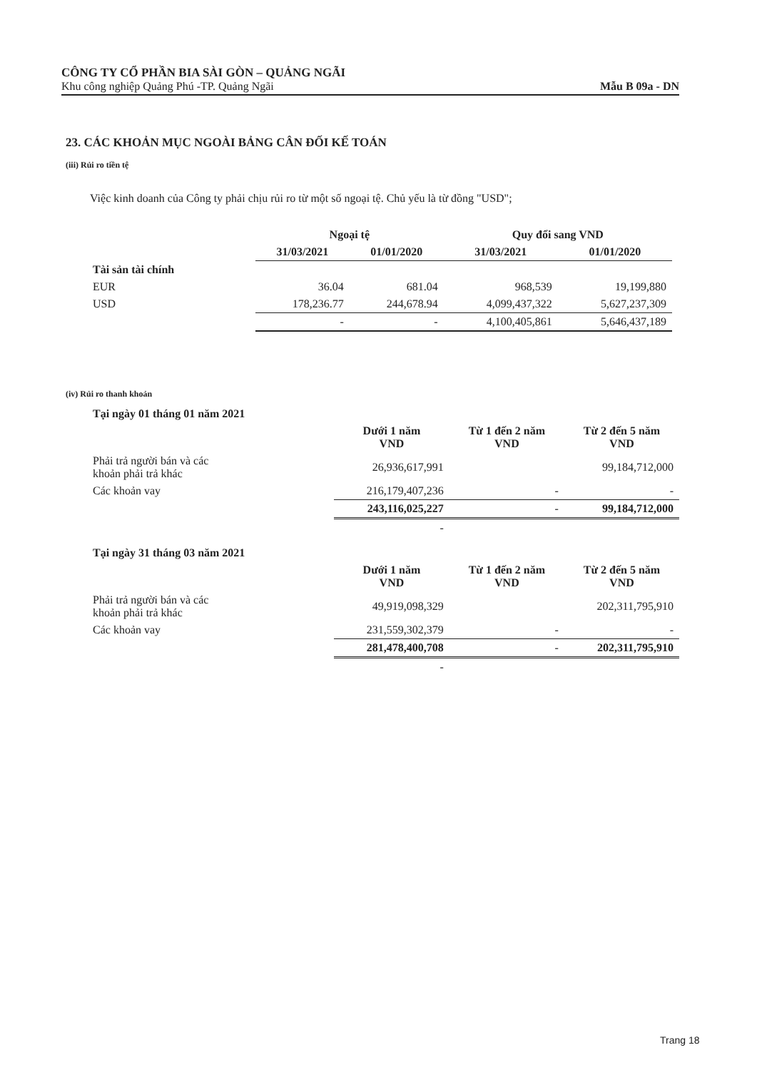CÔNG TY CỔ PHẦN BIA SÀI GÒN – QUẢNG NGÃI
Khu công nghiệp Quảng Phú -TP. Quảng Ngãi
Mẫu B 09a - DN
23. CÁC KHOẢN MỤC NGOÀI BẢNG CÂN ĐỐI KẾ TOÁN
(iii) Rủi ro tiền tệ
Việc kinh doanh của Công ty phải chịu rủi ro từ một số ngoại tệ. Chủ yếu là từ đồng "USD";
| | Ngoại tệ | | Quy đổi sang VND | |
| --- | --- | --- | --- | --- |
| | 31/03/2021 | 01/01/2020 | 31/03/2021 | 01/01/2020 |
| Tài sản tài chính | | | | |
| EUR | 36.04 | 681.04 | 968,539 | 19,199,880 |
| USD | 178,236.77 | 244,678.94 | 4,099,437,322 | 5,627,237,309 |
| | - | - | 4,100,405,861 | 5,646,437,189 |
(iv) Rủi ro thanh khoản
| Tại ngày 01 tháng 01 năm 2021 | | | |
| | Dưới 1 năm VND | Từ 1 đến 2 năm VND | Từ 2 đến 5 năm VND |
| Phải trả người bán và các khoản phải trả khác | 26,936,617,991 | | 99,184,712,000 |
| Các khoản vay | 216,179,407,236 | - | - |
| | 243,116,025,227 | - | 99,184,712,000 |
| | - | | |
| Tại ngày 31 tháng 03 năm 2021 | | | |
| | Dưới 1 năm VND | Từ 1 đến 2 năm VND | Từ 2 đến 5 năm VND |
| Phải trả người bán và các khoản phải trả khác | 49,919,098,329 | | 202,311,795,910 |
| Các khoản vay | 231,559,302,379 | - | - |
| | 281,478,400,708 | - | 202,311,795,910 |
| | - | | |
Trang 18